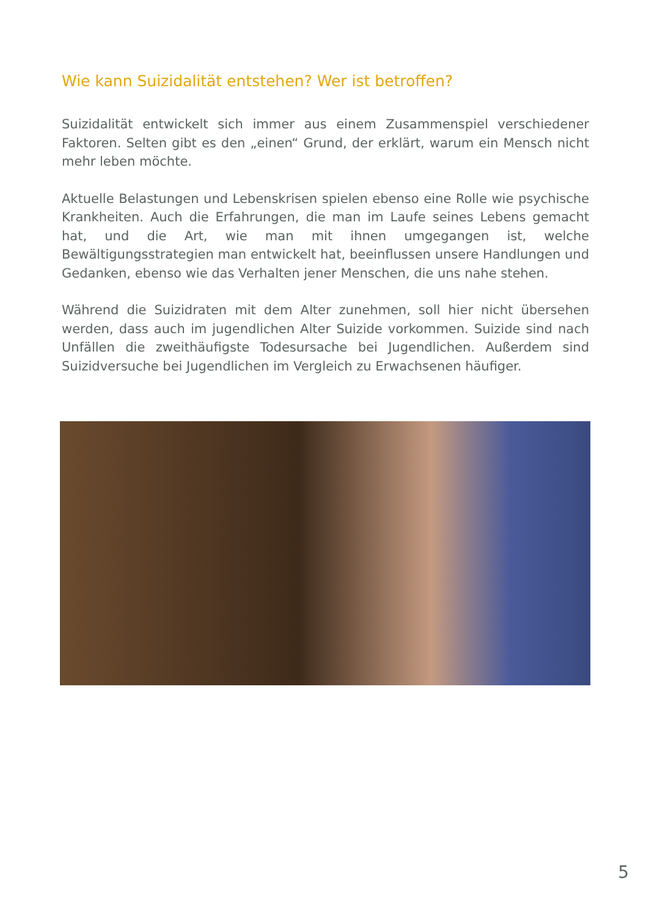Wie kann Suizidalität entstehen? Wer ist betroffen?
Suizidalität entwickelt sich immer aus einem Zusammenspiel verschiedener Faktoren. Selten gibt es den „einen“ Grund, der erklärt, warum ein Mensch nicht mehr leben möchte.
Aktuelle Belastungen und Lebenskrisen spielen ebenso eine Rolle wie psychische Krankheiten. Auch die Erfahrungen, die man im Laufe seines Lebens gemacht hat, und die Art, wie man mit ihnen umgegangen ist, welche Bewältigungsstrategien man entwickelt hat, beeinflussen unsere Handlungen und Gedanken, ebenso wie das Verhalten jener Menschen, die uns nahe stehen.
Während die Suizidraten mit dem Alter zunehmen, soll hier nicht übersehen werden, dass auch im jugendlichen Alter Suizide vorkommen. Suizide sind nach Unfällen die zweithäufigste Todesursache bei Jugendlichen. Außerdem sind Suizidversuche bei Jugendlichen im Vergleich zu Erwachsenen häufiger.
5